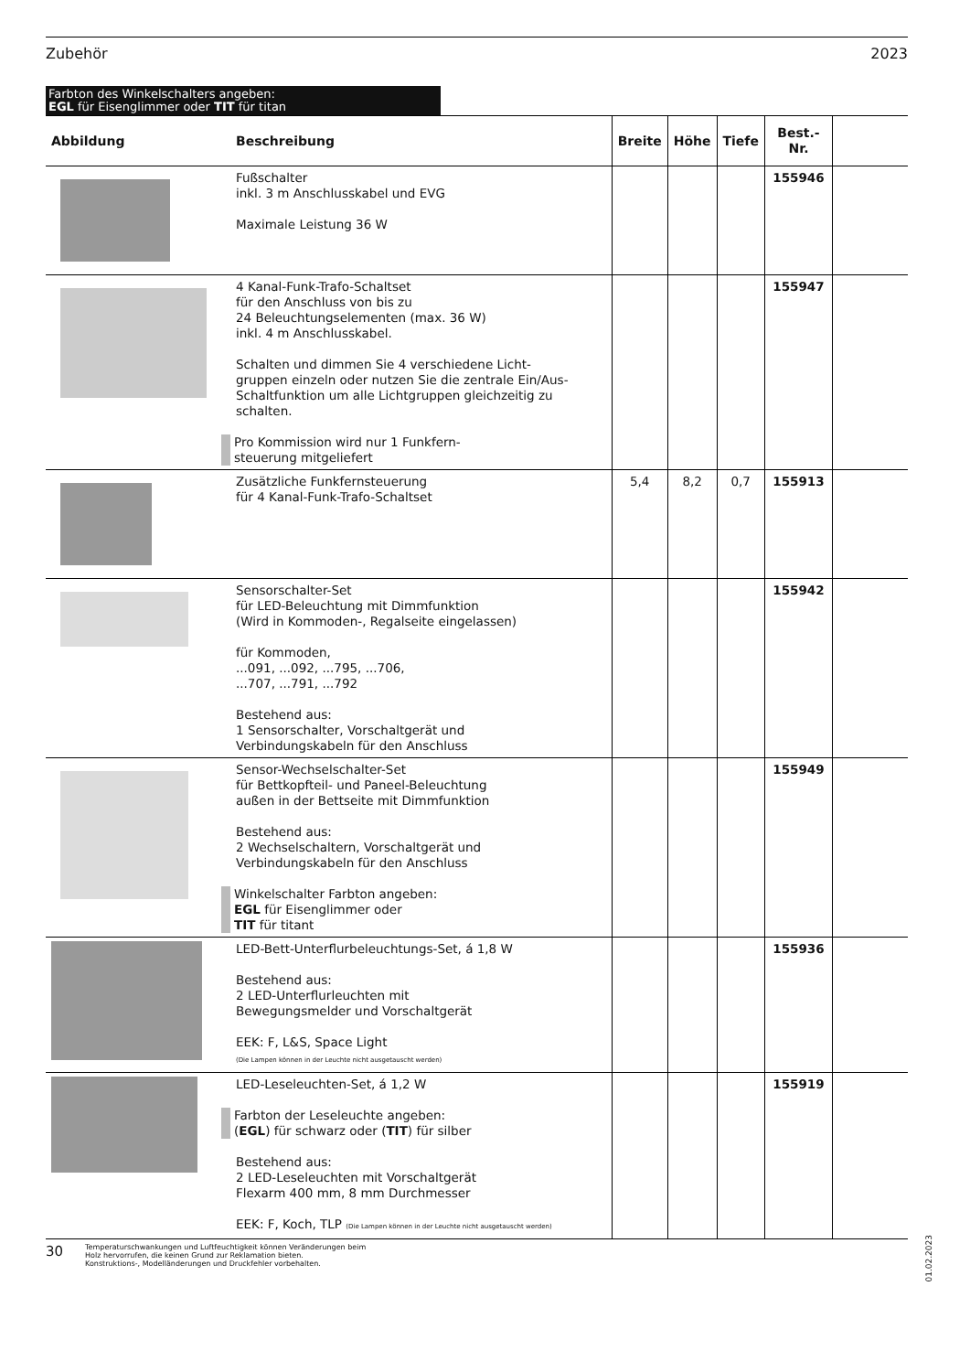Zubehör 2023
Farbton des Winkelschalters angeben:
EGL für Eisenglimmer oder TIT für titan
| Abbildung | Beschreibung | Breite | Höhe | Tiefe | Best.-Nr. | |
| --- | --- | --- | --- | --- | --- | --- |
| | Fußschalter inkl. 3 m Anschlusskabel und EVG Maximale Leistung 36 W | | | | 155946 | |
| | 4 Kanal-Funk-Trafo-Schaltset für den Anschluss von bis zu 24 Beleuchtungselementen (max. 36 W) inkl. 4 m Anschlusskabel. Schalten und dimmen Sie 4 verschiedene Licht- gruppen einzeln oder nutzen Sie die zentrale Ein/Aus-Schaltfunktion um alle Lichtgruppen gleichzeitig zu schalten. Pro Kommission wird nur 1 Funkfern- steuerung mitgeliefert | | | | 155947 | |
| | Zusätzliche Funkfernsteuerung für 4 Kanal-Funk-Trafo-Schaltset | 5,4 | 8,2 | 0,7 | 155913 | |
| | Sensorschalter-Set für LED-Beleuchtung mit Dimmfunktion (Wird in Kommoden-, Regalseite eingelassen) für Kommoden, ...091, ...092, ...795, ...706, ...707, ...791, ...792 Bestehend aus: 1 Sensorschalter, Vorschaltgerät und Verbindungskabeln für den Anschluss | | | | 155942 | |
| | Sensor-Wechselschalter-Set für Bettkopfteil- und Paneel-Beleuchtung außen in der Bettseite mit Dimmfunktion Bestehend aus: 2 Wechselschaltern, Vorschaltgerät und Verbindungskabeln für den Anschluss Winkelschalter Farbton angeben: EGL für Eisenglimmer oder TIT für titant | | | | 155949 | |
| | LED-Bett-Unterflurbeleuchtungs-Set, á 1,8 W Bestehend aus: 2 LED-Unterflurleuchten mit Bewegungsmelder und Vorschaltgerät EEK: F, L&S, Space Light (Die Lampen können in der Leuchte nicht ausgetauscht werden) | | | | 155936 | |
| | LED-Leseleuchten-Set, á 1,2 W Farbton der Leseleuchte angeben: ( EGL ) für schwarz oder ( TIT ) für silber Bestehend aus: 2 LED-Leseleuchten mit Vorschaltgerät Flexarm 400 mm, 8 mm Durchmesser EEK: F, Koch, TLP (Die Lampen können in der Leuchte nicht ausgetauscht werden) | | | | 155919 | |
30 Temperaturschwankungen und Luftfeuchtigkeit können Veränderungen beim
Holz hervorrufen, die keinen Grund zur Reklamation bieten.
Konstruktions-, Modelländerungen und Druckfehler vorbehalten.
01.02.2023